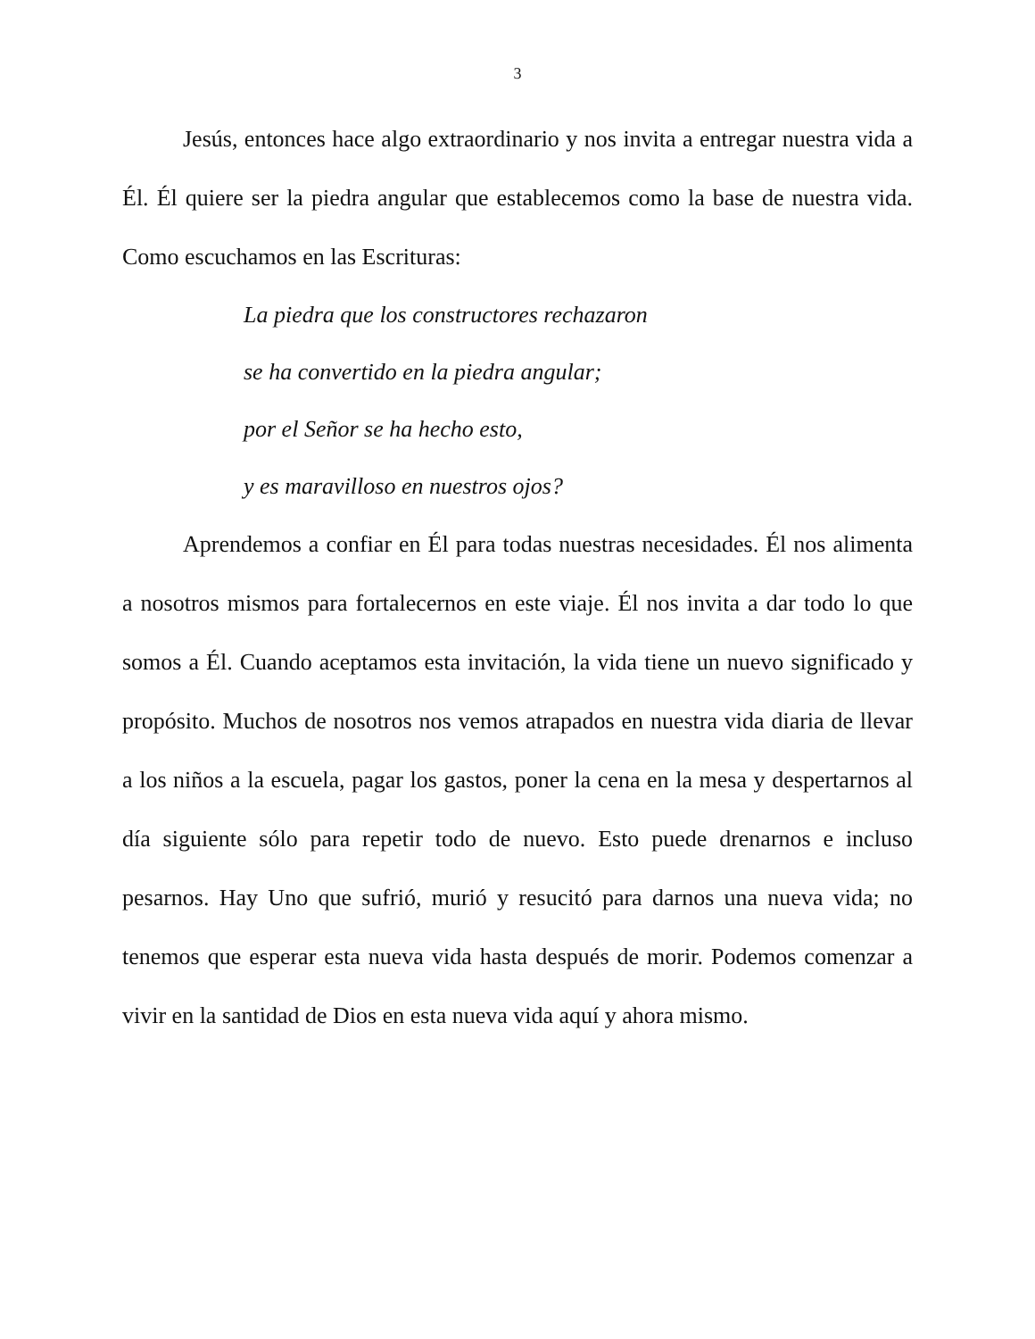3
Jesús, entonces hace algo extraordinario y nos invita a entregar nuestra vida a Él. Él quiere ser la piedra angular que establecemos como la base de nuestra vida. Como escuchamos en las Escrituras:
La piedra que los constructores rechazaron
se ha convertido en la piedra angular;
por el Señor se ha hecho esto,
y es maravilloso en nuestros ojos?
Aprendemos a confiar en Él para todas nuestras necesidades. Él nos alimenta a nosotros mismos para fortalecernos en este viaje. Él nos invita a dar todo lo que somos a Él. Cuando aceptamos esta invitación, la vida tiene un nuevo significado y propósito. Muchos de nosotros nos vemos atrapados en nuestra vida diaria de llevar a los niños a la escuela, pagar los gastos, poner la cena en la mesa y despertarnos al día siguiente sólo para repetir todo de nuevo. Esto puede drenarnos e incluso pesarnos. Hay Uno que sufrió, murió y resucitó para darnos una nueva vida; no tenemos que esperar esta nueva vida hasta después de morir. Podemos comenzar a vivir en la santidad de Dios en esta nueva vida aquí y ahora mismo.